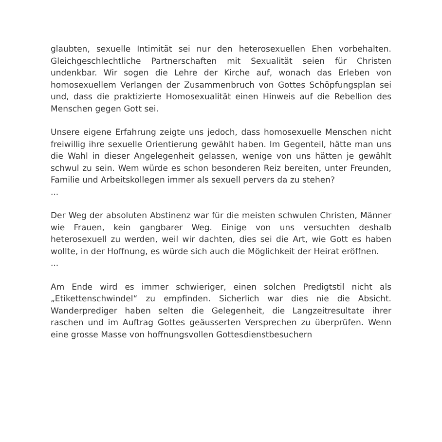glaubten, sexuelle Intimität sei nur den heterosexuellen Ehen vorbehalten. Gleichgeschlechtliche Partnerschaften mit Sexualität seien für Christen undenkbar. Wir sogen die Lehre der Kirche auf, wonach das Erleben von homosexuellem Verlangen der Zusammenbruch von Gottes Schöpfungsplan sei und, dass die praktizierte Homosexualität einen Hinweis auf die Rebellion des Menschen gegen Gott sei.
Unsere eigene Erfahrung zeigte uns jedoch, dass homosexuelle Menschen nicht freiwillig ihre sexuelle Orientierung gewählt haben. Im Gegenteil, hätte man uns die Wahl in dieser Angelegenheit gelassen, wenige von uns hätten je gewählt schwul zu sein. Wem würde es schon besonderen Reiz bereiten, unter Freunden, Familie und Arbeitskollegen immer als sexuell pervers da zu stehen?
...
Der Weg der absoluten Abstinenz war für die meisten schwulen Christen, Männer wie Frauen, kein gangbarer Weg. Einige von uns versuchten deshalb heterosexuell zu werden, weil wir dachten, dies sei die Art, wie Gott es haben wollte, in der Hoffnung, es würde sich auch die Möglichkeit der Heirat eröffnen.
...
Am Ende wird es immer schwieriger, einen solchen Predigtstil nicht als „Etikettenschwindel“ zu empfinden. Sicherlich war dies nie die Absicht. Wanderprediger haben selten die Gelegenheit, die Langzeitresultate ihrer raschen und im Auftrag Gottes geäusserten Versprechen zu überprüfen. Wenn eine grosse Masse von hoffnungsvollen Gottesdienstbesuchern